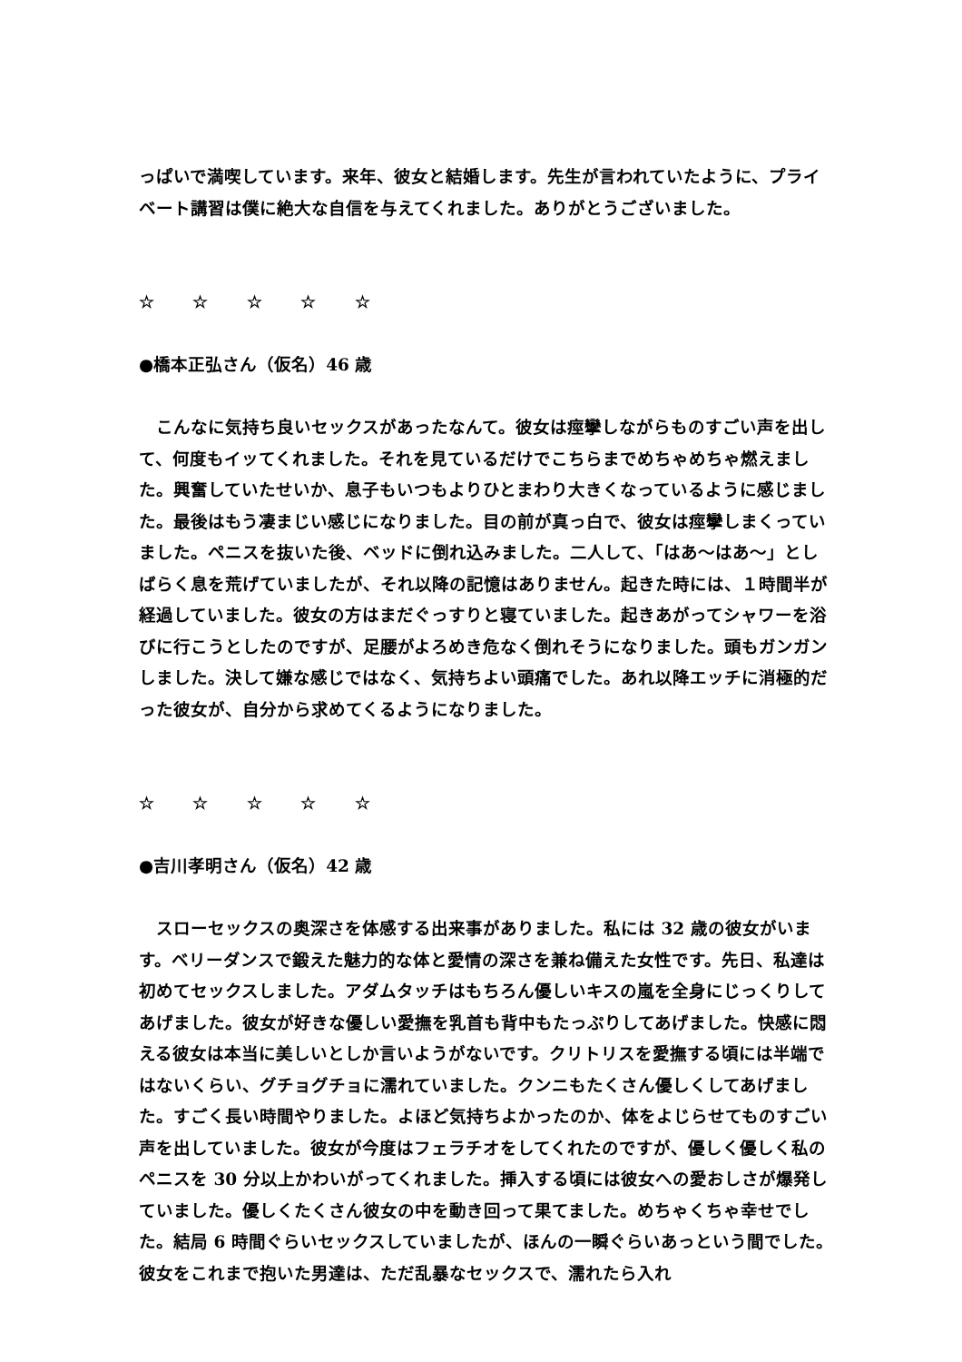っぱいで満喫しています。来年、彼女と結婚します。先生が言われていたように、プライベート講習は僕に絶大な自信を与えてくれました。ありがとうございました。
☆ ☆ ☆ ☆ ☆
●橋本正弘さん（仮名）46 歳
　こんなに気持ち良いセックスがあったなんて。彼女は痙攣しながらものすごい声を出して、何度もイッてくれました。それを見ているだけでこちらまでめちゃめちゃ燃えました。興奮していたせいか、息子もいつもよりひとまわり大きくなっているように感じました。最後はもう凄まじい感じになりました。目の前が真っ白で、彼女は痙攣しまくっていました。ペニスを抜いた後、ベッドに倒れ込みました。二人して、「はあ～はあ～」としばらく息を荒げていましたが、それ以降の記憶はありません。起きた時には、１時間半が経過していました。彼女の方はまだぐっすりと寝ていました。起きあがってシャワーを浴びに行こうとしたのですが、足腰がよろめき危なく倒れそうになりました。頭もガンガンしました。決して嫌な感じではなく、気持ちよい頭痛でした。あれ以降エッチに消極的だった彼女が、自分から求めてくるようになりました。
☆ ☆ ☆ ☆ ☆
●吉川孝明さん（仮名）42 歳
　スローセックスの奥深さを体感する出来事がありました。私には 32 歳の彼女がいます。ベリーダンスで鍛えた魅力的な体と愛情の深さを兼ね備えた女性です。先日、私達は初めてセックスしました。アダムタッチはもちろん優しいキスの嵐を全身にじっくりしてあげました。彼女が好きな優しい愛撫を乳首も背中もたっぷりしてあげました。快感に悶える彼女は本当に美しいとしか言いようがないです。クリトリスを愛撫する頃には半端ではないくらい、グチョグチョに濡れていました。クンニもたくさん優しくしてあげました。すごく長い時間やりました。よほど気持ちよかったのか、体をよじらせてものすごい声を出していました。彼女が今度はフェラチオをしてくれたのですが、優しく優しく私のペニスを 30 分以上かわいがってくれました。挿入する頃には彼女への愛おしさが爆発していました。優しくたくさん彼女の中を動き回って果てました。めちゃくちゃ幸せでした。結局 6 時間ぐらいセックスしていましたが、ほんの一瞬ぐらいあっという間でした。彼女をこれまで抱いた男達は、ただ乱暴なセックスで、濡れたら入れ